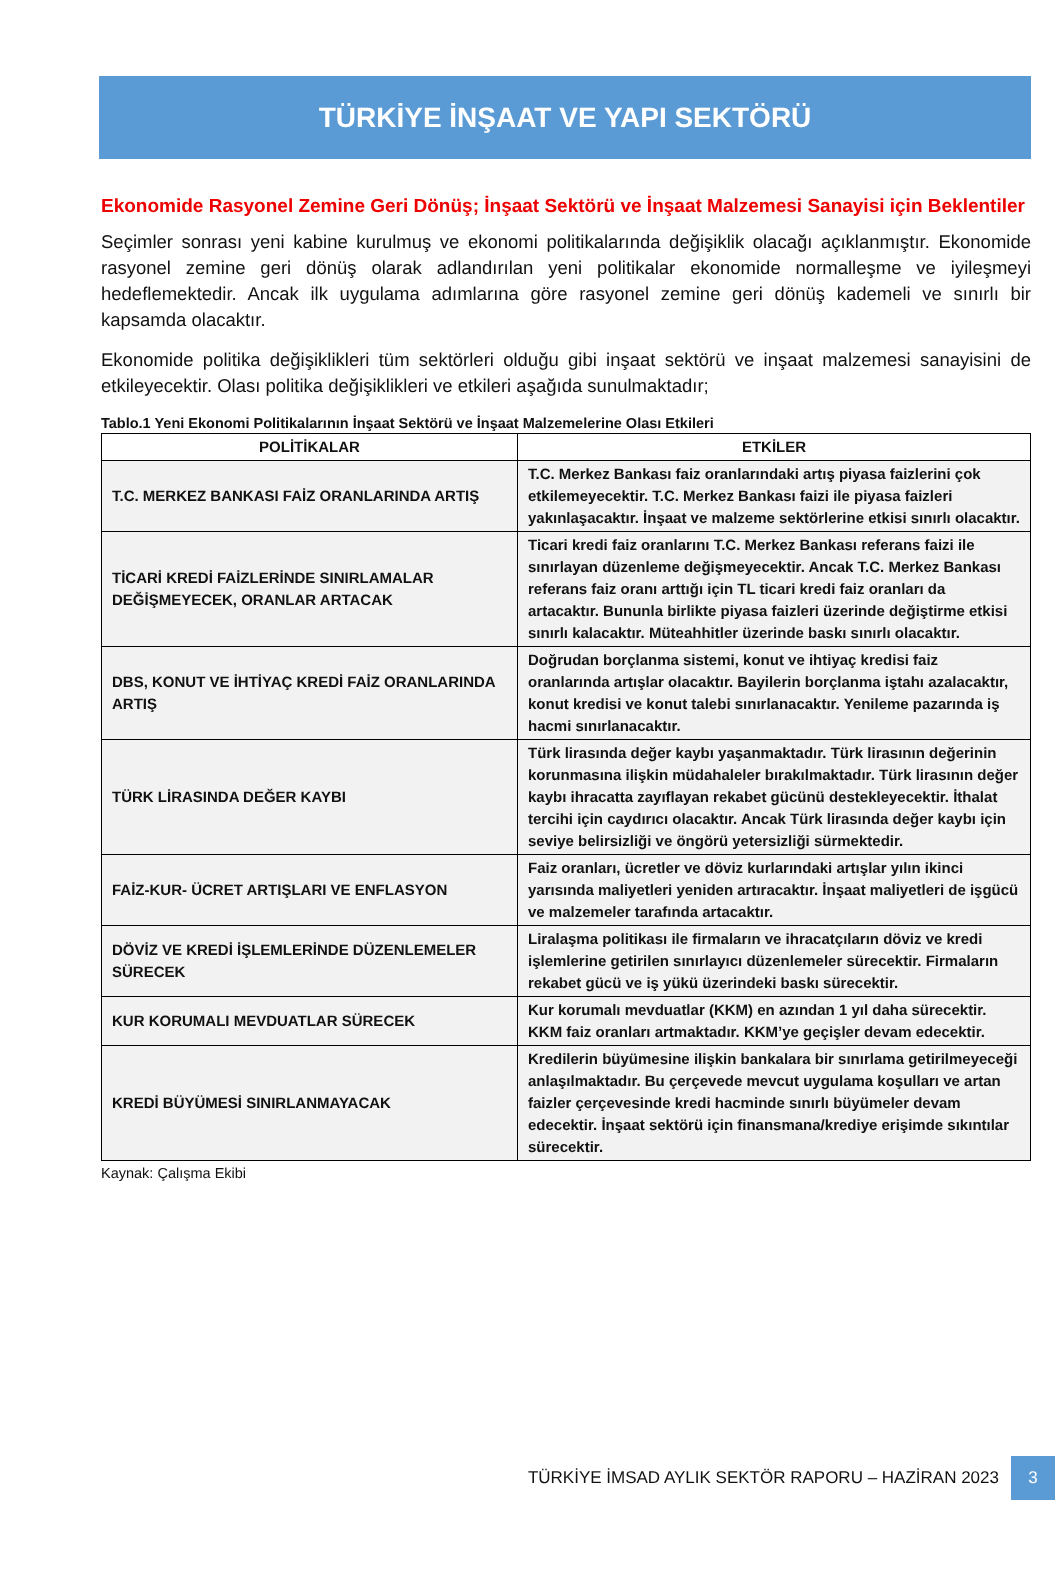TÜRKİYE İNŞAAT VE YAPI SEKTÖRÜ
Ekonomide Rasyonel Zemine Geri Dönüş; İnşaat Sektörü ve İnşaat Malzemesi Sanayisi için Beklentiler
Seçimler sonrası yeni kabine kurulmuş ve ekonomi politikalarında değişiklik olacağı açıklanmıştır. Ekonomide rasyonel zemine geri dönüş olarak adlandırılan yeni politikalar ekonomide normalleşme ve iyileşmeyi hedeflemektedir. Ancak ilk uygulama adımlarına göre rasyonel zemine geri dönüş kademeli ve sınırlı bir kapsamda olacaktır.
Ekonomide politika değişiklikleri tüm sektörleri olduğu gibi inşaat sektörü ve inşaat malzemesi sanayisini de etkileyecektir. Olası politika değişiklikleri ve etkileri aşağıda sunulmaktadır;
Tablo.1 Yeni Ekonomi Politikalarının İnşaat Sektörü ve İnşaat Malzemelerine Olası Etkileri
| POLİTİKALAR | ETKİLER |
| --- | --- |
| T.C. MERKEZ BANKASI FAİZ ORANLARINDA ARTIŞ | T.C. Merkez Bankası faiz oranlarındaki artış piyasa faizlerini çok etkilemeyecektir. T.C. Merkez Bankası faizi ile piyasa faizleri yakınlaşacaktır. İnşaat ve malzeme sektörlerine etkisi sınırlı olacaktır. |
| TİCARİ KREDİ FAİZLERİNDE SINIRLAMALAR DEĞİŞMEYECEK, ORANLAR ARTACAK | Ticari kredi faiz oranlarını T.C. Merkez Bankası referans faizi ile sınırlayan düzenleme değişmeyecektir. Ancak T.C. Merkez Bankası referans faiz oranı arttığı için TL ticari kredi faiz oranları da artacaktır. Bununla birlikte piyasa faizleri üzerinde değiştirme etkisi sınırlı kalacaktır. Müteahhitler üzerinde baskı sınırlı olacaktır. |
| DBS, KONUT VE İHTİYAÇ KREDİ FAİZ ORANLARINDA ARTIŞ | Doğrudan borçlanma sistemi, konut ve ihtiyaç kredisi faiz oranlarında artışlar olacaktır. Bayilerin borçlanma iştahı azalacaktır, konut kredisi ve konut talebi sınırlanacaktır. Yenileme pazarında iş hacmi sınırlanacaktır. |
| TÜRK LİRASINDA DEĞER KAYBI | Türk lirasında değer kaybı yaşanmaktadır. Türk lirasının değerinin korunmasına ilişkin müdahaleler bırakılmaktadır. Türk lirasının değer kaybı ihracatta zayıflayan rekabet gücünü destekleyecektir. İthalat tercihi için caydırıcı olacaktır. Ancak Türk lirasında değer kaybı için seviye belirsizliği ve öngörü yetersizliği sürmektedir. |
| FAİZ-KUR- ÜCRET ARTIŞLARI VE ENFLASYON | Faiz oranları, ücretler ve döviz kurlarındaki artışlar yılın ikinci yarısında maliyetleri yeniden artıracaktır. İnşaat maliyetleri de işgücü ve malzemeler tarafında artacaktır. |
| DÖVİZ VE KREDİ İŞLEMLERİNDE DÜZENLEMELER SÜRECEK | Liralaşma politikası ile firmaların ve ihracatçıların döviz ve kredi işlemlerine getirilen sınırlayıcı düzenlemeler sürecektir. Firmaların rekabet gücü ve iş yükü üzerindeki baskı sürecektir. |
| KUR KORUMALI MEVDUATLAR SÜRECEK | Kur korumalı mevduatlar (KKM) en azından 1 yıl daha sürecektir. KKM faiz oranları artmaktadır. KKM’ye geçişler devam edecektir. |
| KREDİ BÜYÜMESİ SINIRLANMAYACAK | Kredilerin büyümesine ilişkin bankalara bir sınırlama getirilmeyeceği anlaşılmaktadır. Bu çerçevede mevcut uygulama koşulları ve artan faizler çerçevesinde kredi hacminde sınırlı büyümeler devam edecektir. İnşaat sektörü için finansmana/krediye erişimde sıkıntılar sürecektir. |
Kaynak: Çalışma Ekibi
TÜRKİYE İMSAD AYLIK SEKTÖR RAPORU – HAZİRAN 2023 3